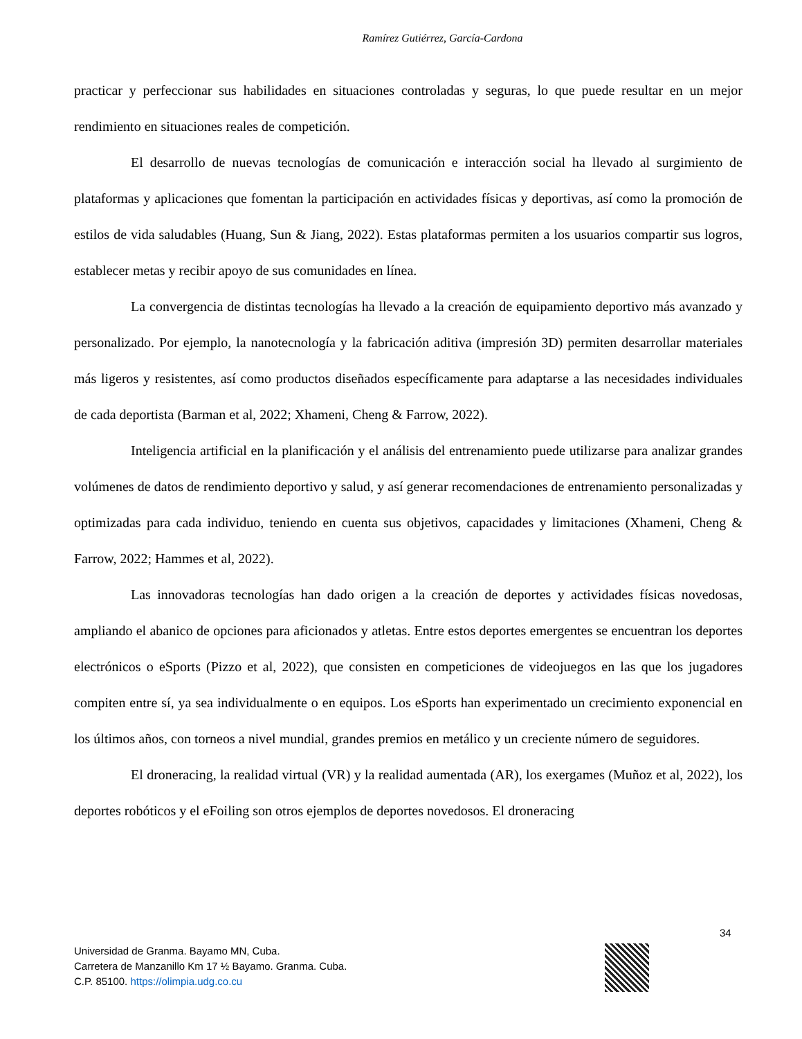Ramírez Gutiérrez, García-Cardona
practicar y perfeccionar sus habilidades en situaciones controladas y seguras, lo que puede resultar en un mejor rendimiento en situaciones reales de competición.
El desarrollo de nuevas tecnologías de comunicación e interacción social ha llevado al surgimiento de plataformas y aplicaciones que fomentan la participación en actividades físicas y deportivas, así como la promoción de estilos de vida saludables (Huang, Sun & Jiang, 2022). Estas plataformas permiten a los usuarios compartir sus logros, establecer metas y recibir apoyo de sus comunidades en línea.
La convergencia de distintas tecnologías ha llevado a la creación de equipamiento deportivo más avanzado y personalizado. Por ejemplo, la nanotecnología y la fabricación aditiva (impresión 3D) permiten desarrollar materiales más ligeros y resistentes, así como productos diseñados específicamente para adaptarse a las necesidades individuales de cada deportista (Barman et al, 2022; Xhameni, Cheng & Farrow, 2022).
Inteligencia artificial en la planificación y el análisis del entrenamiento puede utilizarse para analizar grandes volúmenes de datos de rendimiento deportivo y salud, y así generar recomendaciones de entrenamiento personalizadas y optimizadas para cada individuo, teniendo en cuenta sus objetivos, capacidades y limitaciones (Xhameni, Cheng & Farrow, 2022; Hammes et al, 2022).
Las innovadoras tecnologías han dado origen a la creación de deportes y actividades físicas novedosas, ampliando el abanico de opciones para aficionados y atletas. Entre estos deportes emergentes se encuentran los deportes electrónicos o eSports (Pizzo et al, 2022), que consisten en competiciones de videojuegos en las que los jugadores compiten entre sí, ya sea individualmente o en equipos. Los eSports han experimentado un crecimiento exponencial en los últimos años, con torneos a nivel mundial, grandes premios en metálico y un creciente número de seguidores.
El droneracing, la realidad virtual (VR) y la realidad aumentada (AR), los exergames (Muñoz et al, 2022), los deportes robóticos y el eFoiling son otros ejemplos de deportes novedosos. El droneracing
34
Universidad de Granma. Bayamo MN, Cuba.
Carretera de Manzanillo Km 17 ½ Bayamo. Granma. Cuba.
C.P. 85100. https://olimpia.udg.co.cu